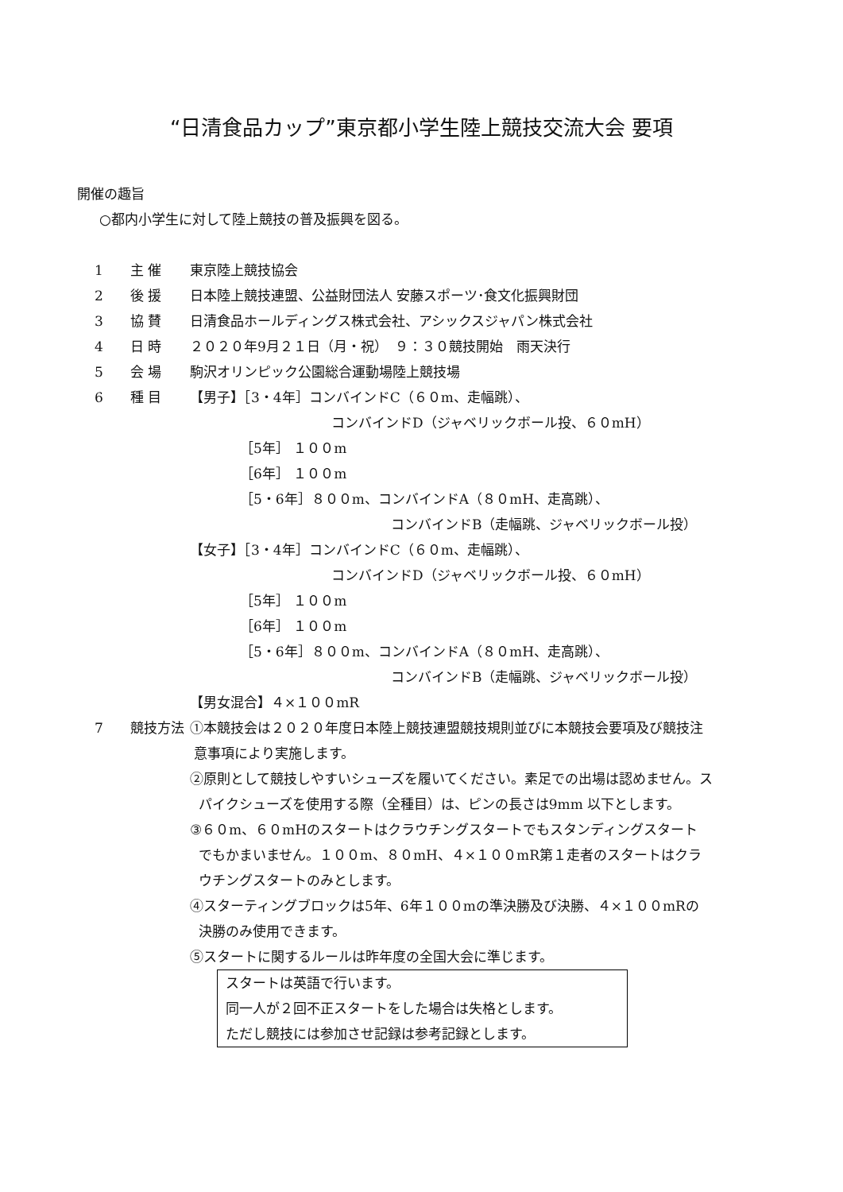“日清食品カップ”東京都小学生陸上競技交流大会 要項
開催の趣旨
○都内小学生に対して陸上競技の普及振興を図る。
1 主 催 東京陸上競技協会
2 後 援 日本陸上競技連盟、公益財団法人 安藤スポーツ･食文化振興財団
3 協 賛 日清食品ホールディングス株式会社、アシックスジャパン株式会社
4 日 時 ２０２０年9月２１日（月・祝）　９：３０競技開始　雨天決行
5 会 場 駒沢オリンピック公園総合運動場陸上競技場
6 種 目 【男子】［3・4年］コンバインドC（６０m、走幅跳）、
コンバインドD（ジャベリックボール投、６０mH）
［5年］ １００m
［6年］ １００m
［5・6年］８００m、コンバインドA（８０mH、走高跳）、
コンバインドB（走幅跳、ジャベリックボール投）
【女子】［3・4年］コンバインドC（６０m、走幅跳）、
コンバインドD（ジャベリックボール投、６０mH）
［5年］ １００m
［6年］ １００m
［5・6年］８００m、コンバインドA（８０mH、走高跳）、
コンバインドB（走幅跳、ジャベリックボール投）
【男女混合】４×１００mR
7 競技方法 ①本競技会は２０２０年度日本陸上競技連盟競技規則並びに本競技会要項及び競技注
意事項により実施します。
②原則として競技しやすいシューズを履いてください。素足での出場は認めません。ス
パイクシューズを使用する際（全種目）は、ピンの長さは9mm 以下とします。
③６０m、６０mHのスタートはクラウチングスタートでもスタンディングスタート
でもかまいません。１００m、８０mH、４×１００mR第１走者のスタートはクラ
ウチングスタートのみとします。
④スターティングブロックは5年、6年１００mの準決勝及び決勝、４×１００mRの
決勝のみ使用できます。
⑤スタートに関するルールは昨年度の全国大会に準じます。
スタートは英語で行います。
同一人が２回不正スタートをした場合は失格とします。
ただし競技には参加させ記録は参考記録とします。